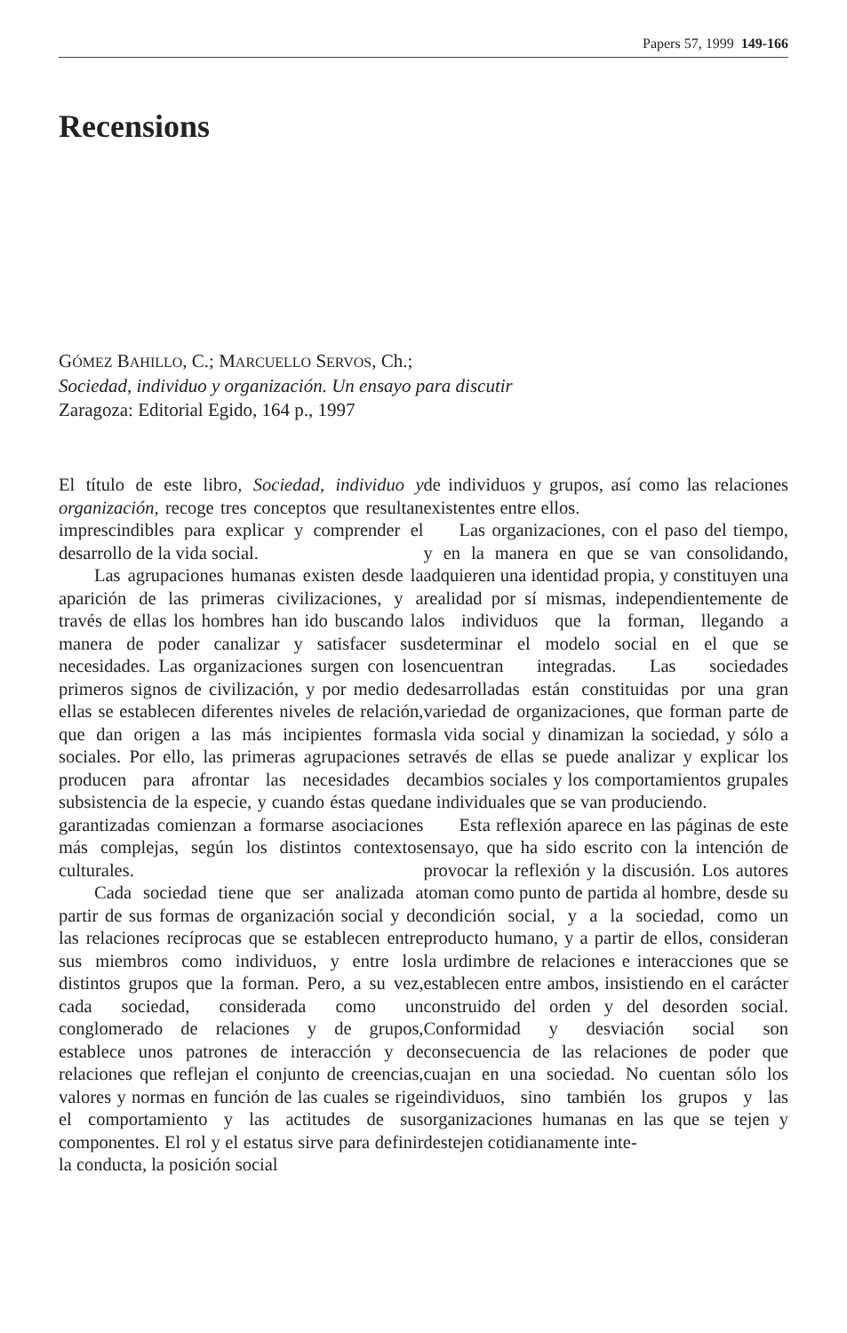Papers 57, 1999 149-166
Recensions
GÓMEZ BAHILLO, C.; MARCUELLO SERVOS, Ch.;
Sociedad, individuo y organización. Un ensayo para discutir
Zaragoza: Editorial Egido, 164 p., 1997
El título de este libro, Sociedad, individuo y organización, recoge tres conceptos que resultan imprescindibles para explicar y comprender el desarrollo de la vida social.
Las agrupaciones humanas existen desde la aparición de las primeras civilizaciones, y a través de ellas los hombres han ido buscando la manera de poder canalizar y satisfacer sus necesidades. Las organizaciones surgen con los primeros signos de civilización, y por medio de ellas se establecen diferentes niveles de relación, que dan origen a las más incipientes formas sociales. Por ello, las primeras agrupaciones se producen para afrontar las necesidades de subsistencia de la especie, y cuando éstas quedan garantizadas comienzan a formarse asociaciones más complejas, según los distintos contextos culturales.
Cada sociedad tiene que ser analizada a partir de sus formas de organización social y de las relaciones recíprocas que se establecen entre sus miembros como individuos, y entre los distintos grupos que la forman. Pero, a su vez, cada sociedad, considerada como un conglomerado de relaciones y de grupos, establece unos patrones de interacción y de relaciones que reflejan el conjunto de creencias, valores y normas en función de las cuales se rige el comportamiento y las actitudes de sus componentes. El rol y el estatus sirve para definir la conducta, la posición social
de individuos y grupos, así como las relaciones existentes entre ellos.
Las organizaciones, con el paso del tiempo, y en la manera en que se van consolidando, adquieren una identidad propia, y constituyen una realidad por sí mismas, independientemente de los individuos que la forman, llegando a determinar el modelo social en el que se encuentran integradas. Las sociedades desarrolladas están constituidas por una gran variedad de organizaciones, que forman parte de la vida social y dinamizan la sociedad, y sólo a través de ellas se puede analizar y explicar los cambios sociales y los comportamientos grupales e individuales que se van produciendo.
Esta reflexión aparece en las páginas de este ensayo, que ha sido escrito con la intención de provocar la reflexión y la discusión. Los autores toman como punto de partida al hombre, desde su condición social, y a la sociedad, como un producto humano, y a partir de ellos, consideran la urdimbre de relaciones e interacciones que se establecen entre ambos, insistiendo en el carácter construido del orden y del desorden social. Conformidad y desviación social son consecuencia de las relaciones de poder que cuajan en una sociedad. No cuentan sólo los individuos, sino también los grupos y las organizaciones humanas en las que se tejen y destejen cotidianamente inte-